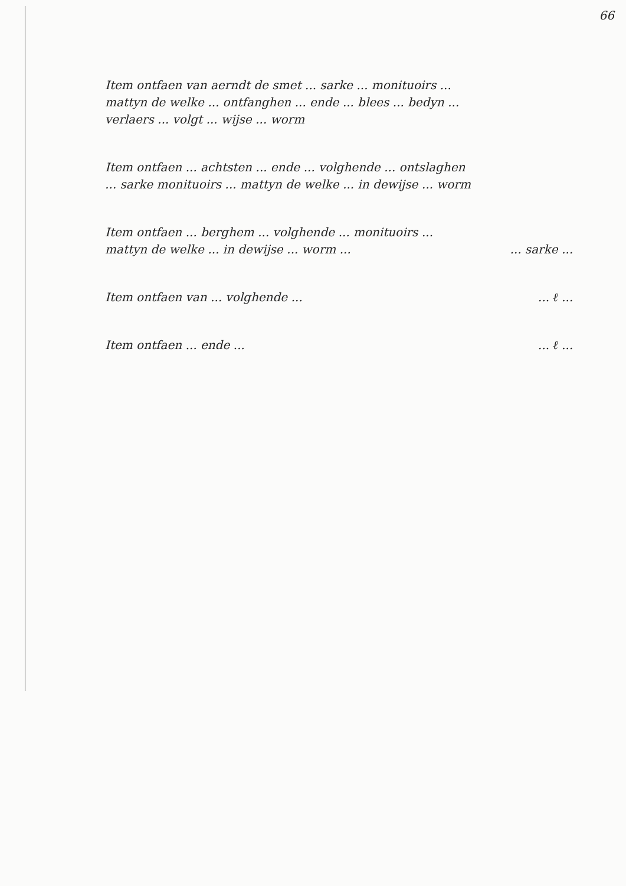66
Item ontfaen van aerndt de smet ... sarke ... monituoirs ... mattyn de welke ... ontfanghen ... ende ... blees ... bedyn ... verlaers ... volgt ... wijse ... worm
Item ontfaen ... achtsten ... ende ... volghende ... ontslaghen ... sarke monituoirs ... mattyn de welke ... in dewijse ... worm
Item ontfaen ... berghem ... volghende ... monituoirs ... mattyn de welke ... in dewijse ... worm ... ... sarke ...
Item ontfaen van ... volghende ... ... ℓ ...
Item ontfaen ... ende ... ... ℓ ...